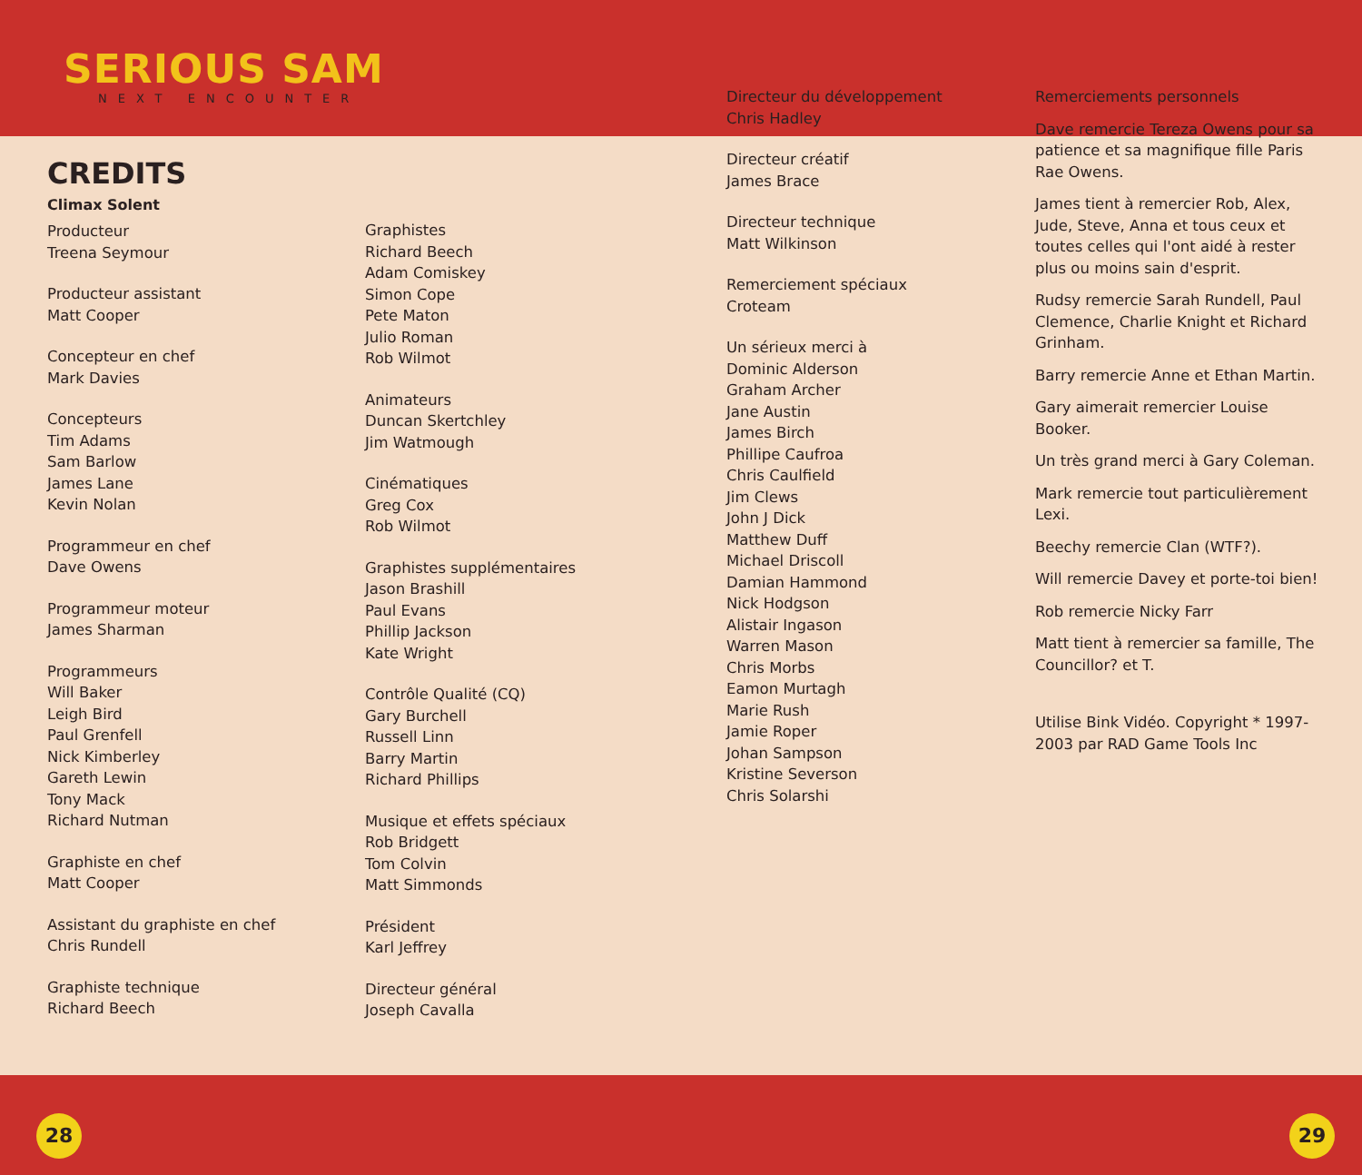SERIOUS SAM
NEXT ENCOUNTER
CREDITS
Climax Solent
Producteur
Treena Seymour
Producteur assistant
Matt Cooper
Concepteur en chef
Mark Davies
Concepteurs
Tim Adams
Sam Barlow
James Lane
Kevin Nolan
Programmeur en chef
Dave Owens
Programmeur moteur
James Sharman
Programmeurs
Will Baker
Leigh Bird
Paul Grenfell
Nick Kimberley
Gareth Lewin
Tony Mack
Richard Nutman
Graphiste en chef
Matt Cooper
Assistant du graphiste en chef
Chris Rundell
Graphiste technique
Richard Beech
Graphistes
Richard Beech
Adam Comiskey
Simon Cope
Pete Maton
Julio Roman
Rob Wilmot
Animateurs
Duncan Skertchley
Jim Watmough
Cinématiques
Greg Cox
Rob Wilmot
Graphistes supplémentaires
Jason Brashill
Paul Evans
Phillip Jackson
Kate Wright
Contrôle Qualité (CQ)
Gary Burchell
Russell Linn
Barry Martin
Richard Phillips
Musique et effets spéciaux
Rob Bridgett
Tom Colvin
Matt Simmonds
Président
Karl Jeffrey
Directeur général
Joseph Cavalla
28
Directeur du développement
Chris Hadley
Directeur créatif
James Brace
Directeur technique
Matt Wilkinson
Remerciement spéciaux
Croteam
Un sérieux merci à
Dominic Alderson
Graham Archer
Jane Austin
James Birch
Phillipe Caufroa
Chris Caulfield
Jim Clews
John J Dick
Matthew Duff
Michael Driscoll
Damian Hammond
Nick Hodgson
Alistair Ingason
Warren Mason
Chris Morbs
Eamon Murtagh
Marie Rush
Jamie Roper
Johan Sampson
Kristine Severson
Chris Solarshi
Remerciements personnels
Dave remercie Tereza Owens pour sa patience et sa magnifique fille Paris Rae Owens.
James tient à remercier Rob, Alex, Jude, Steve, Anna et tous ceux et toutes celles qui l'ont aidé à rester plus ou moins sain d'esprit.
Rudsy remercie Sarah Rundell, Paul Clemence, Charlie Knight et Richard Grinham.
Barry remercie Anne et Ethan Martin.
Gary aimerait remercier Louise Booker.
Un très grand merci à Gary Coleman.
Mark remercie tout particulièrement Lexi.
Beechy remercie Clan (WTF?).
Will remercie Davey et porte-toi bien!
Rob remercie Nicky Farr
Matt tient à remercier sa famille, The Councillor? et T.
Utilise Bink Vidéo. Copyright * 1997-2003 par RAD Game Tools Inc
29